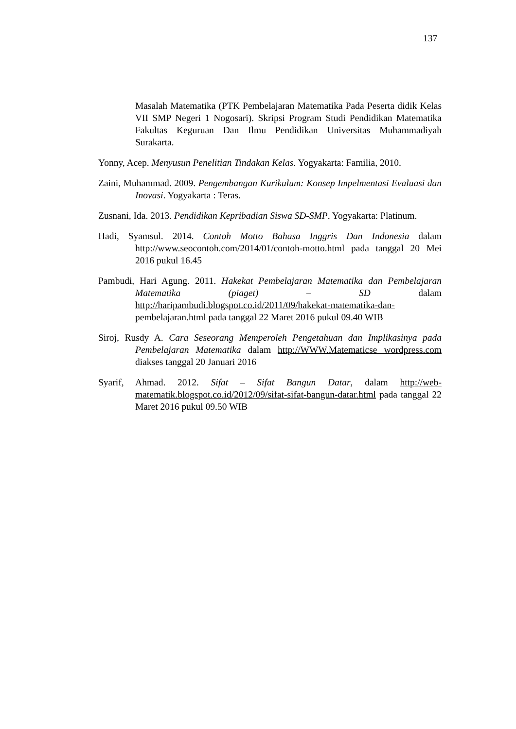137
Masalah Matematika (PTK Pembelajaran Matematika Pada Peserta didik Kelas VII SMP Negeri 1 Nogosari). Skripsi Program Studi Pendidikan Matematika Fakultas Keguruan Dan Ilmu Pendidikan Universitas Muhammadiyah Surakarta.
Yonny, Acep. Menyusun Penelitian Tindakan Kelas. Yogyakarta: Familia, 2010.
Zaini, Muhammad. 2009. Pengembangan Kurikulum: Konsep Impelmentasi Evaluasi dan Inovasi. Yogyakarta : Teras.
Zusnani, Ida. 2013. Pendidikan Kepribadian Siswa SD-SMP. Yogyakarta: Platinum.
Hadi, Syamsul. 2014. Contoh Motto Bahasa Inggris Dan Indonesia dalam http://www.seocontoh.com/2014/01/contoh-motto.html pada tanggal 20 Mei 2016 pukul 16.45
Pambudi, Hari Agung. 2011. Hakekat Pembelajaran Matematika dan Pembelajaran Matematika (piaget) – SD dalam http://haripambudi.blogspot.co.id/2011/09/hakekat-matematika-dan-pembelajaran.html pada tanggal 22 Maret 2016 pukul 09.40 WIB
Siroj, Rusdy A. Cara Seseorang Memperoleh Pengetahuan dan Implikasinya pada Pembelajaran Matematika dalam http://WWW.Matematicse wordpress.com diakses tanggal 20 Januari 2016
Syarif, Ahmad. 2012. Sifat – Sifat Bangun Datar, dalam http://web-matematik.blogspot.co.id/2012/09/sifat-sifat-bangun-datar.html pada tanggal 22 Maret 2016 pukul 09.50 WIB